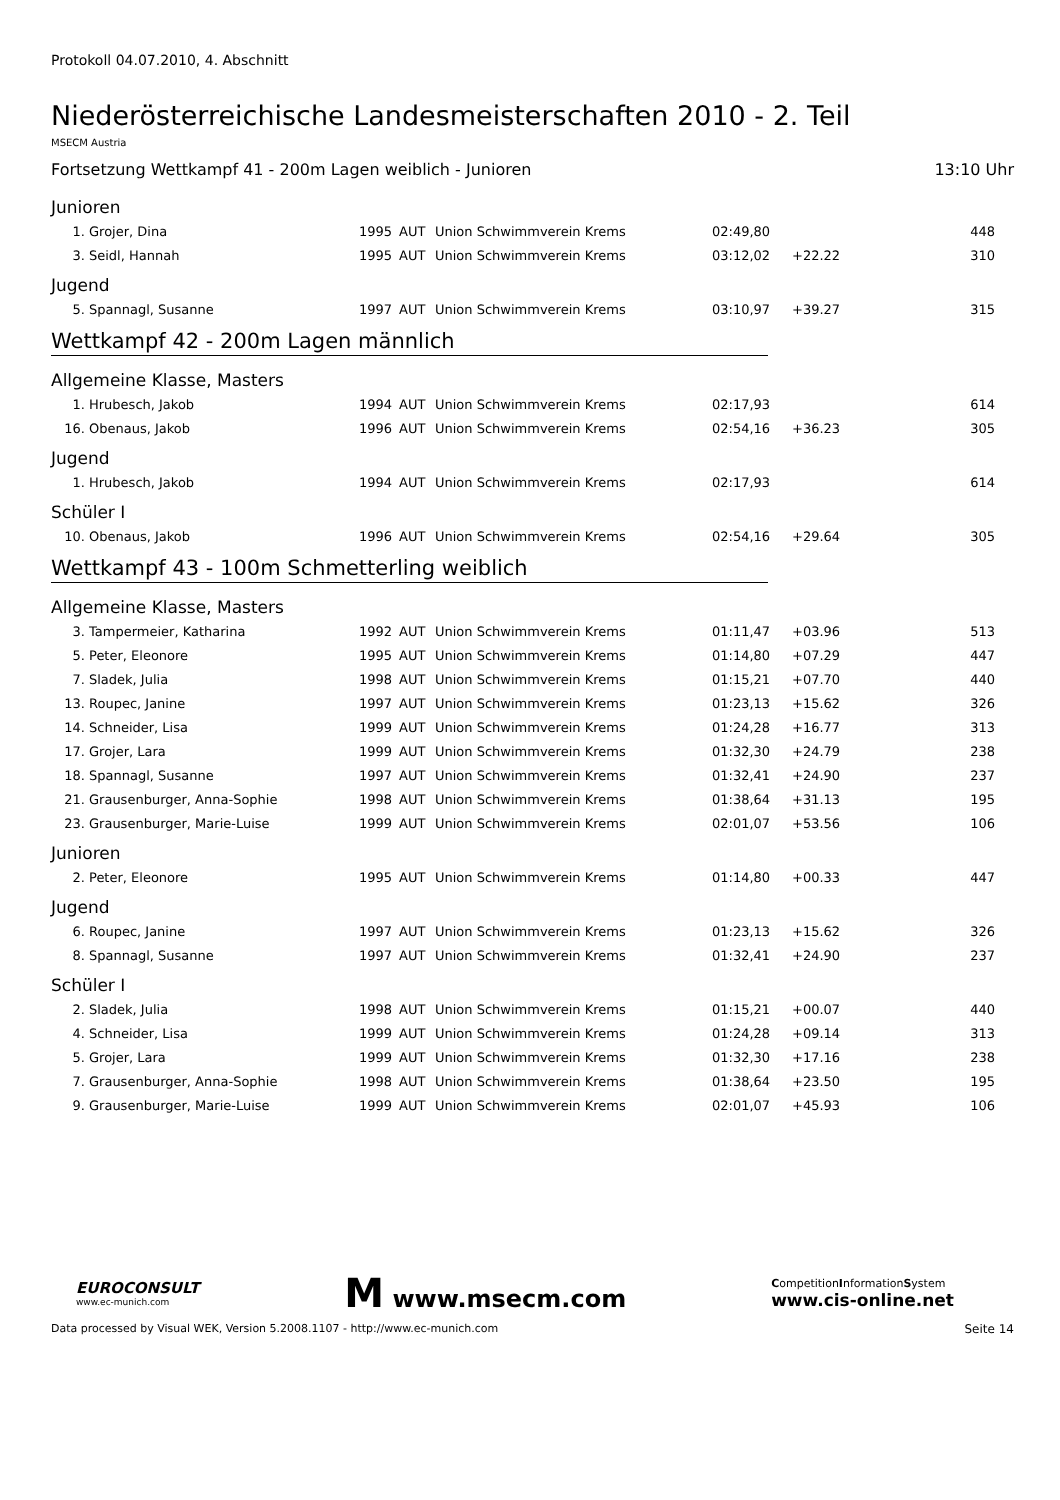Protokoll 04.07.2010, 4. Abschnitt
Niederösterreichische Landesmeisterschaften 2010 - 2. Teil
MSECM Austria
Fortsetzung Wettkampf 41 - 200m Lagen weiblich - Junioren 13:10 Uhr
Junioren
| 1. | Grojer, Dina | 1995 | AUT | Union Schwimmverein Krems | 02:49,80 | | 448 |
| 3. | Seidl, Hannah | 1995 | AUT | Union Schwimmverein Krems | 03:12,02 | +22.22 | 310 |
Jugend
| 5. | Spannagl, Susanne | 1997 | AUT | Union Schwimmverein Krems | 03:10,97 | +39.27 | 315 |
Wettkampf 42 - 200m Lagen männlich
Allgemeine Klasse, Masters
| 1. | Hrubesch, Jakob | 1994 | AUT | Union Schwimmverein Krems | 02:17,93 | | 614 |
| 16. | Obenaus, Jakob | 1996 | AUT | Union Schwimmverein Krems | 02:54,16 | +36.23 | 305 |
Jugend
| 1. | Hrubesch, Jakob | 1994 | AUT | Union Schwimmverein Krems | 02:17,93 | | 614 |
Schüler I
| 10. | Obenaus, Jakob | 1996 | AUT | Union Schwimmverein Krems | 02:54,16 | +29.64 | 305 |
Wettkampf 43 - 100m Schmetterling weiblich
Allgemeine Klasse, Masters
| 3. | Tampermeier, Katharina | 1992 | AUT | Union Schwimmverein Krems | 01:11,47 | +03.96 | 513 |
| 5. | Peter, Eleonore | 1995 | AUT | Union Schwimmverein Krems | 01:14,80 | +07.29 | 447 |
| 7. | Sladek, Julia | 1998 | AUT | Union Schwimmverein Krems | 01:15,21 | +07.70 | 440 |
| 13. | Roupec, Janine | 1997 | AUT | Union Schwimmverein Krems | 01:23,13 | +15.62 | 326 |
| 14. | Schneider, Lisa | 1999 | AUT | Union Schwimmverein Krems | 01:24,28 | +16.77 | 313 |
| 17. | Grojer, Lara | 1999 | AUT | Union Schwimmverein Krems | 01:32,30 | +24.79 | 238 |
| 18. | Spannagl, Susanne | 1997 | AUT | Union Schwimmverein Krems | 01:32,41 | +24.90 | 237 |
| 21. | Grausenburger, Anna-Sophie | 1998 | AUT | Union Schwimmverein Krems | 01:38,64 | +31.13 | 195 |
| 23. | Grausenburger, Marie-Luise | 1999 | AUT | Union Schwimmverein Krems | 02:01,07 | +53.56 | 106 |
Junioren
| 2. | Peter, Eleonore | 1995 | AUT | Union Schwimmverein Krems | 01:14,80 | +00.33 | 447 |
Jugend
| 6. | Roupec, Janine | 1997 | AUT | Union Schwimmverein Krems | 01:23,13 | +15.62 | 326 |
| 8. | Spannagl, Susanne | 1997 | AUT | Union Schwimmverein Krems | 01:32,41 | +24.90 | 237 |
Schüler I
| 2. | Sladek, Julia | 1998 | AUT | Union Schwimmverein Krems | 01:15,21 | +00.07 | 440 |
| 4. | Schneider, Lisa | 1999 | AUT | Union Schwimmverein Krems | 01:24,28 | +09.14 | 313 |
| 5. | Grojer, Lara | 1999 | AUT | Union Schwimmverein Krems | 01:32,30 | +17.16 | 238 |
| 7. | Grausenburger, Anna-Sophie | 1998 | AUT | Union Schwimmverein Krems | 01:38,64 | +23.50 | 195 |
| 9. | Grausenburger, Marie-Luise | 1999 | AUT | Union Schwimmverein Krems | 02:01,07 | +45.93 | 106 |
EUROCONSULT
www.ec-munich.com
M www.msecm.com
CompetitionInformationSystem
www.cis-online.net
Data processed by Visual WEK, Version 5.2008.1107 - http://www.ec-munich.com Seite 14